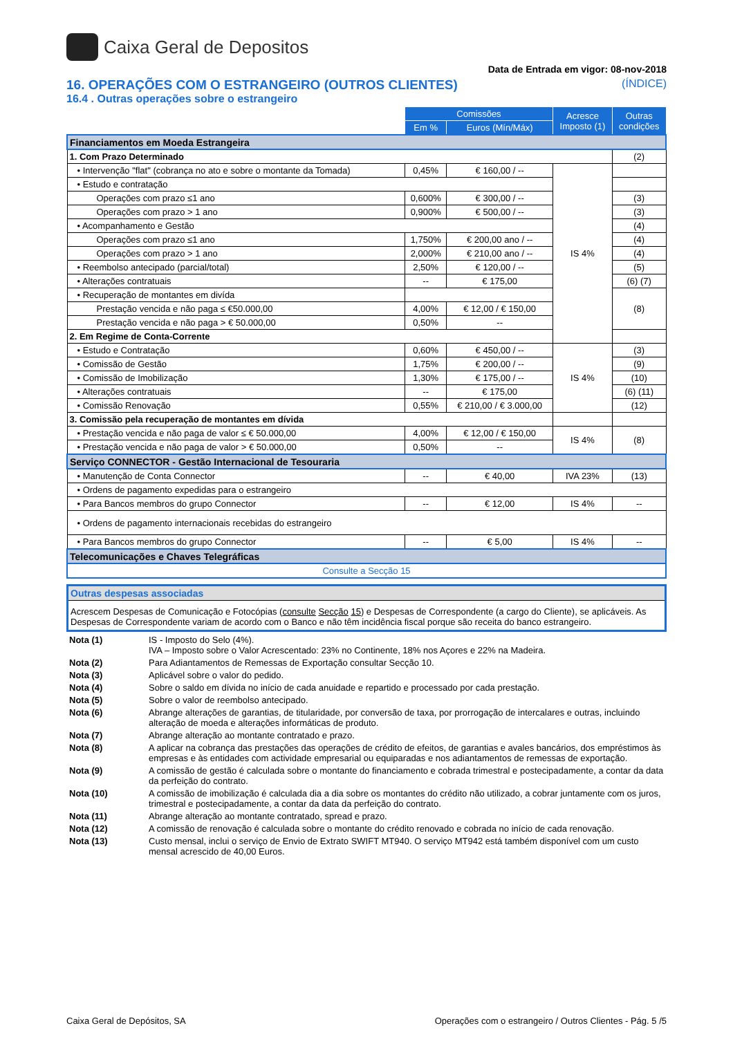Caixa Geral de Depositos
Data de Entrada em vigor: 08-nov-2018
16. OPERAÇÕES COM O ESTRANGEIRO (OUTROS CLIENTES) (ÍNDICE)
16.4 . Outras operações sobre o estrangeiro
| | Comissões | | Acresce Imposto (1) | Outras condições |
| | Em % | Euros (Mín/Máx) | | |
| Financiamentos em Moeda Estrangeira | | | | |
| 1. Com Prazo Determinado | | | | (2) |
| • Intervenção "flat" (cobrança no ato e sobre o montante da Tomada) | 0,45% | € 160,00 / -- | IS 4% | |
| • Estudo e contratação | | | | |
| Operações com prazo ≤1 ano | 0,600% | € 300,00 / -- | | (3) |
| Operações com prazo > 1 ano | 0,900% | € 500,00 / -- | | (3) |
| • Acompanhamento e Gestão | | | | (4) |
| Operações com prazo ≤1 ano | 1,750% | € 200,00 ano / -- | | (4) |
| Operações com prazo > 1 ano | 2,000% | € 210,00 ano / -- | | (4) |
| • Reembolso antecipado (parcial/total) | 2,50% | € 120,00 / -- | | (5) |
| • Alterações contratuais | -- | € 175,00 | | (6) (7) |
| • Recuperação de montantes em divída | | | | (8) |
| Prestação vencida e não paga ≤ €50.000,00 | 4,00% | € 12,00 / € 150,00 | | |
| Prestação vencida e não paga > € 50.000,00 | 0,50% | -- | | |
| 2. Em Regime de Conta-Corrente | | | | |
| • Estudo e Contratação | 0,60% | € 450,00 / -- | IS 4% | (3) |
| • Comissão de Gestão | 1,75% | € 200,00 / -- | | (9) |
| • Comissão de Imobilização | 1,30% | € 175,00 / -- | | (10) |
| • Alterações contratuais | -- | € 175,00 | | (6) (11) |
| • Comissão Renovação | 0,55% | € 210,00 / € 3.000,00 | | (12) |
| 3. Comissão pela recuperação de montantes em dívida | | | | |
| • Prestação vencida e não paga de valor ≤ € 50.000,00 | 4,00% | € 12,00 / € 150,00 | IS 4% | (8) |
| • Prestação vencida e não paga de valor > € 50.000,00 | 0,50% | -- | | |
| Serviço CONNECTOR - Gestão Internacional de Tesouraria | | | | |
| • Manutenção de Conta Connector | -- | € 40,00 | IVA 23% | (13) |
| • Ordens de pagamento expedidas para o estrangeiro | | | | |
| • Para Bancos membros do grupo Connector | -- | € 12,00 | IS 4% | -- |
| • Ordens de pagamento internacionais recebidas do estrangeiro | | | | |
| • Para Bancos membros do grupo Connector | -- | € 5,00 | IS 4% | -- |
| Telecomunicações e Chaves Telegráficas | | | | |
| Consulte a Secção 15 | | | | |
Outras despesas associadas
Acrescem Despesas de Comunicação e Fotocópias (consulte Secção 15) e Despesas de Correspondente (a cargo do Cliente), se aplicáveis. As Despesas de Correspondente variam de acordo com o Banco e não têm incidência fiscal porque são receita do banco estrangeiro.
Nota (1)
IS - Imposto do Selo (4%).
IVA – Imposto sobre o Valor Acrescentado: 23% no Continente, 18% nos Açores e 22% na Madeira.
Nota (2)
Para Adiantamentos de Remessas de Exportação consultar Secção 10.
Nota (3)
Aplicável sobre o valor do pedido.
Nota (4)
Sobre o saldo em dívida no início de cada anuidade e repartido e processado por cada prestação.
Nota (5)
Sobre o valor de reembolso antecipado.
Nota (6)
Abrange alterações de garantias, de titularidade, por conversão de taxa, por prorrogação de intercalares e outras, incluindo alteração de moeda e alterações informáticas de produto.
Nota (7)
Abrange alteração ao montante contratado e prazo.
Nota (8)
A aplicar na cobrança das prestações das operações de crédito de efeitos, de garantias e avales bancários, dos empréstimos às empresas e às entidades com actividade empresarial ou equiparadas e nos adiantamentos de remessas de exportação.
Nota (9)
A comissão de gestão é calculada sobre o montante do financiamento e cobrada trimestral e postecipadamente, a contar da data da perfeição do contrato.
Nota (10)
A comissão de imobilização é calculada dia a dia sobre os montantes do crédito não utilizado, a cobrar juntamente com os juros, trimestral e postecipadamente, a contar da data da perfeição do contrato.
Nota (11)
Abrange alteração ao montante contratado, spread e prazo.
Nota (12)
A comissão de renovação é calculada sobre o montante do crédito renovado e cobrada no início de cada renovação.
Nota (13)
Custo mensal, inclui o serviço de Envio de Extrato SWIFT MT940. O serviço MT942 está também disponível com um custo mensal acrescido de 40,00 Euros.
Caixa Geral de Depósitos, SA Operações com o estrangeiro / Outros Clientes - Pág. 5 /5